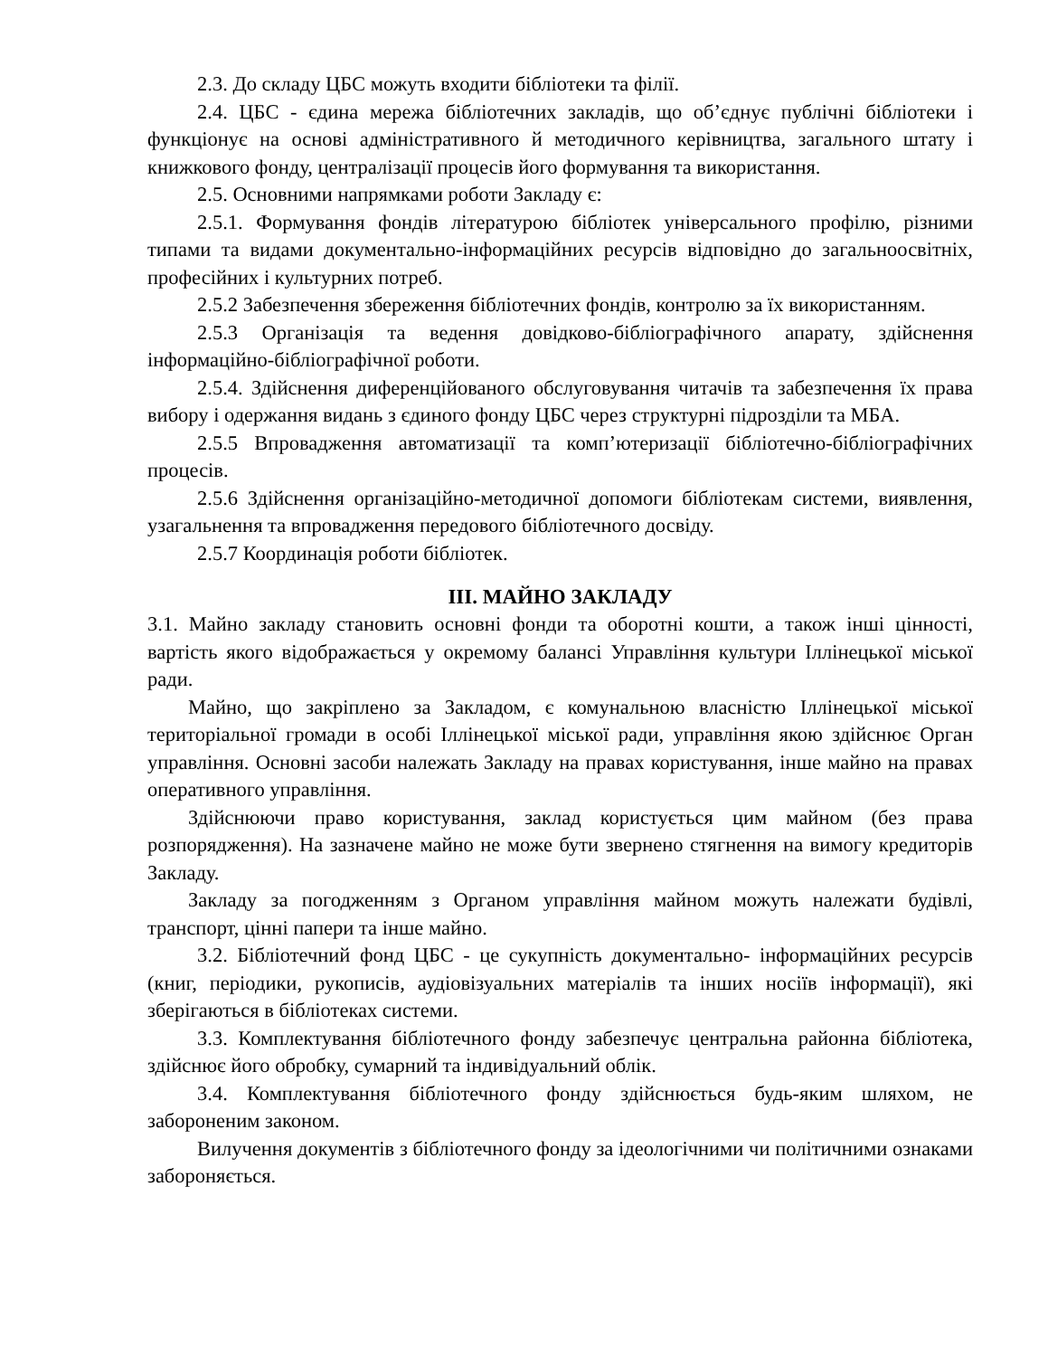2.3. До складу ЦБС можуть входити бібліотеки та філії.
2.4. ЦБС - єдина мережа бібліотечних закладів, що об’єднує публічні бібліотеки і функціонує на основі адміністративного й методичного керівництва, загального штату і книжкового фонду, централізації процесів його формування та використання.
2.5. Основними напрямками роботи Закладу є:
2.5.1. Формування фондів літературою бібліотек універсального профілю, різними типами та видами документально-інформаційних ресурсів відповідно до загальноосвітніх, професійних і культурних потреб.
2.5.2 Забезпечення збереження бібліотечних фондів, контролю за їх використанням.
2.5.3 Організація та ведення довідково-бібліографічного апарату, здійснення інформаційно-бібліографічної роботи.
2.5.4. Здійснення диференційованого обслуговування читачів та забезпечення їх права вибору і одержання видань з єдиного фонду ЦБС через структурні підрозділи та МБА.
2.5.5 Впровадження автоматизації та комп’ютеризації бібліотечно-бібліографічних процесів.
2.5.6 Здійснення організаційно-методичної допомоги бібліотекам системи, виявлення, узагальнення та впровадження передового бібліотечного досвіду.
2.5.7 Координація роботи бібліотек.
ІІІ. МАЙНО ЗАКЛАДУ
3.1. Майно закладу становить основні фонди та оборотні кошти, а також інші цінності, вартість якого відображається у окремому балансі Управління культури Іллінецької міської ради.
Майно, що закріплено за Закладом, є комунальною власністю Іллінецької міської територіальної громади в особі Іллінецької міської ради, управління якою здійснює Орган управління. Основні засоби належать Закладу на правах користування, інше майно на правах оперативного управління.
Здійснюючи право користування, заклад користується цим майном (без права розпорядження). На зазначене майно не може бути звернено стягнення на вимогу кредиторів Закладу.
Закладу за погодженням з Органом управління майном можуть належати будівлі, транспорт, цінні папери та інше майно.
3.2. Бібліотечний фонд ЦБС - це сукупність документально- інформаційних ресурсів (книг, періодики, рукописів, аудіовізуальних матеріалів та інших носіїв інформації), які зберігаються в бібліотеках системи.
3.3. Комплектування бібліотечного фонду забезпечує центральна районна бібліотека, здійснює його обробку, сумарний та індивідуальний облік.
3.4. Комплектування бібліотечного фонду здійснюється будь-яким шляхом, не забороненим законом.
Вилучення документів з бібліотечного фонду за ідеологічними чи політичними ознаками забороняється.